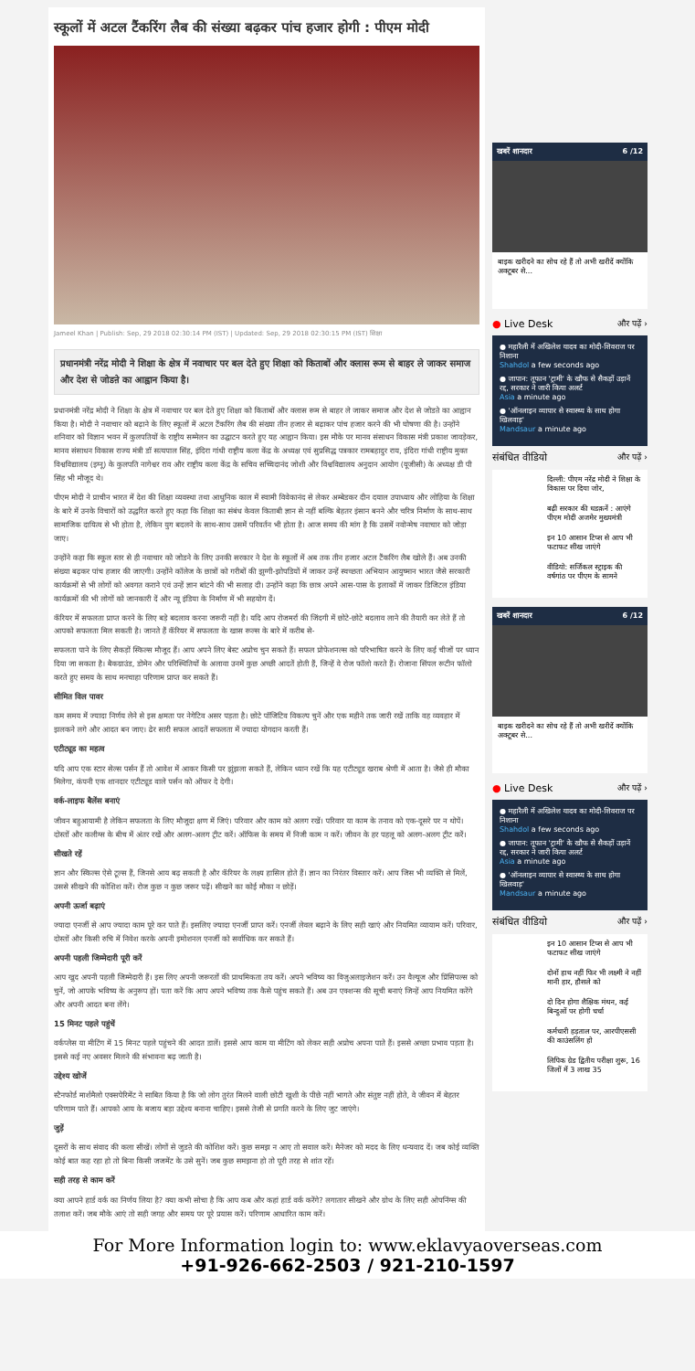स्कूलों में अटल टैंकरिंग लैब की संख्या बढ़कर पांच हजार होगी : पीएम मोदी
Jameel Khan | Publish: Sep, 29 2018 02:30:14 PM (IST) | Updated: Sep, 29 2018 02:30:15 PM (IST) शिक्षा
प्रधानमंत्री नरेंद्र मोदी ने शिक्षा के क्षेत्र में नवाचार पर बल देते हुए शिक्षा को किताबों और क्लास रूम से बाहर ले जाकर समाज और देश से जोडऩे का आह्वान किया है।
प्रधानमंत्री नरेंद्र मोदी ने शिक्षा के क्षेत्र में नवाचार पर बल देते हुए शिक्षा को किताबों और क्लास रूम से बाहर ले जाकर समाज और देश से जोडऩे का आह्वान किया है। मोदी ने नवाचार को बढ़ाने के लिए स्कूलों में अटल टैंकरिंग लैब की संख्या तीन हजार से बढ़ाकर पांच हजार करने की भी घोषणा की है। उन्होंने शनिवार को विज्ञान भवन में कुलपतियों के राष्ट्रीय सम्मेलन का उद्घाटन करते हुए यह आह्वान किया। इस मौके पर मानव संसाधन विकास मंत्री प्रकाश जावड़ेकर, मानव संसाधन विकास राज्य मंत्री डॉ सत्यपाल सिंह, इंदिरा गांधी राष्ट्रीय कला केंद्र के अध्यक्ष एवं सुप्रसिद्ध पत्रकार रामबहादुर राय, इंदिरा गांधी राष्ट्रीय मुक्त विश्वविद्यालय (इग्नू) के कुलपति नागेश्वर राव और राष्ट्रीय कला केंद्र के सचिव सच्चिदानंद जोशी और विश्वविद्यालय अनुदान आयोग (यूजीसी) के अध्यक्ष डी पी सिंह भी मौजूद थे।
पीएम मोदी ने प्राचीन भारत में देश की शिक्षा व्यवस्था तथा आधुनिक काल में स्वामी विवेकानंद से लेकर अम्बेडकर दीन दयाल उपाध्याय और लोहिया के शिक्षा के बारे में उनके विचारों को उद्धरित करते हुए कहा कि शिक्षा का संबंध केवल किताबी ज्ञान से नहीं बल्कि बेहतर इंसान बनने और चरित्र निर्माण के साथ-साथ सामाजिक दायित्व से भी होता है, लेकिन युग बदलने के साथ-साथ उसमें परिवर्तन भी होता है। आज समय की मांग है कि उसमें नवोन्मेष नवाचार को जोड़ा जाए।
उन्होंने कहा कि स्कूल स्तर से ही नवाचार को जोडने के लिए उनकी सरकार ने देश के स्कूलों में अब तक तीन हजार अटल टैंकरिंग लैब खोले हैं। अब उनकी संख्या बढ़कर पांच हजार की जाएगी। उन्होंने कॉलेज के छात्रों को गरीबों की झुग्गी-झोपडियों में जाकर उन्हें स्वच्छता अभियान आयुष्मान भारत जैसे सरकारी कार्यक्रमों से भी लोगों को अवगत कराने एवं उन्हें ज्ञान बांटने की भी सलाह दी। उन्होंने कहा कि छात्र अपने आस-पास के इलाकों में जाकर डिजिटल इंडिया कार्यक्रमों की भी लोगों को जानकारी दें और न्यू इंडिया के निर्माण में भी सहयोग दें।
कॅरियर में सफलता प्राप्त करने के लिए बड़े बदलाव करना जरूरी नहीं है। यदि आप रोजमर्रा की जिंदगी में छोटे-छोटे बदलाव लाने की तैयारी कर लेते हैं तो आपको सफलता मिल सकती है। जानते हैं कॅरियर में सफलता के खास रूल्स के बारे में करीब से-
सफलता पाने के लिए सैकड़ों स्किल्स मौजूद हैं। आप अपने लिए बेस्ट अप्रोच चुन सकते हैं। सफल प्रोफेशनल्स को परिभाषित करने के लिए कई चीजों पर ध्यान दिया जा सकता है। बैकग्राउंड, डोमेन और परिस्थितियों के अलावा उनमें कुछ अच्छी आदतें होती हैं, जिन्हें वे रोज फॉलो करते हैं। रोजाना सिंपल रूटीन फॉलो करते हुए समय के साथ मनचाहा परिणाम प्राप्त कर सकते हैं।
सीमित विल पावर
कम समय में ज्यादा निर्णय लेने से इस क्षमता पर नेगेटिव असर पड़ता है। छोटे पॉजिटिव विकल्प चुनें और एक महीने तक जारी रखें ताकि वह व्यवहार में झलकने लगे और आदत बन जाए। ढेर सारी सफल आदतें सफलता में ज्यादा योगदान करती हैं।
एटीट्यूड का महत्व
यदि आप एक स्टार सेल्स पर्सन हैं तो आवेश में आकर किसी पर झुंझला सकते हैं, लेकिन ध्यान रखें कि यह एटीट्यूड खराब श्रेणी में आता है। जैसे ही मौका मिलेगा, कंपनी एक शानदार एटीट्यूड वाले पर्सन को ऑफर दे देगी।
वर्क-लाइफ बैलेंस बनाएं
जीवन बहुआयामी है लेकिन सफलता के लिए मौजूदा क्षण में जिएं। परिवार और काम को अलग रखें। परिवार या काम के तनाव को एक-दूसरे पर न थोपें। दोस्तों और कलीग्स के बीच में अंतर रखें और अलग-अलग ट्रीट करें। ऑफिस के समय में निजी काम न करें। जीवन के हर पहलू को अलग-अलग ट्रीट करें।
सीखते रहें
ज्ञान और स्किल्स ऐसे टूल्स हैं, जिनसे आय बढ़ सकती है और कॅरियर के लक्ष्य हासिल होते हैं। ज्ञान का निरंतर विस्तार करें। आप जिस भी व्यक्ति से मिलें, उससे सीखने की कोशिश करें। रोज कुछ न कुछ जरूर पढ़ें। सीखने का कोई मौका न छोड़ें।
अपनी ऊर्जा बढ़ाएं
ज्यादा एनर्जी से आप ज्यादा काम पूरे कर पाते हैं। इसलिए ज्यादा एनर्जी प्राप्त करें। एनर्जी लेवल बढ़ाने के लिए सही खाएं और नियमित व्यायाम करें। परिवार, दोस्तों और किसी रुचि में निवेश करके अपनी इमोशनल एनर्जी को सर्वाधिक कर सकते हैं।
अपनी पहली जिम्मेदारी पूरी करें
आप खुद अपनी पहली जिम्मेदारी हैं। इस लिए अपनी जरूरतों की प्राथमिकता तय करें। अपने भविष्य का विजुअलाइजेशन करें। उन वैल्यूज और प्रिंसिपल्स को चुनें, जो आपके भविष्य के अनुरूप हों। पता करें कि आप अपने भविष्य तक कैसे पहुंच सकते हैं। अब उन एक्शन्स की सूची बनाएं जिन्हें आप नियमित करेंगे और अपनी आदत बना लेंगे।
15 मिनट पहले पहुंचें
वर्कप्लेस या मीटिंग में 15 मिनट पहले पहुंचने की आदत डालें। इससे आप काम या मीटिंग को लेकर सही अप्रोच अपना पाते हैं। इससे अच्छा प्रभाव पड़ता है। इससे कई नए अवसर मिलने की संभावना बढ़ जाती है।
उद्देश्य खोजें
स्टैनफोर्ड मार्शमैलो एक्सपेरिमेंट ने साबित किया है कि जो लोग तुरंत मिलने वाली छोटी खुशी के पीछे नहीं भागते और संतुष्ट नहीं होते, वे जीवन में बेहतर परिणाम पाते हैं। आपको आय के बजाय बड़ा उद्देश्य बनाना चाहिए। इससे तेजी से प्रगति करने के लिए जुट जाएंगे।
जुड़ें
दूसरों के साथ संवाद की कला सीखें। लोगों से जुडऩे की कोशिश करें। कुछ समझ न आए तो सवाल करें। मैनेजर को मदद के लिए धन्यवाद दें। जब कोई व्यक्ति कोई बात कह रहा हो तो बिना किसी जजमेंट के उसे सुनें। जब कुछ समझना हो तो पूरी तरह से शांत रहें।
सही तरह से काम करें
क्या आपने हार्ड वर्क का निर्णय लिया है? क्या कभी सोचा है कि आप कब और कहां हार्ड वर्क करेंगे? लगातार सीखने और ग्रोथ के लिए सही ओपनिंग्स की तलाश करें। जब मौके आएं तो सही जगह और समय पर पूरे प्रयास करें। परिणाम आधारित काम करें।
खबरें शानदार 6 /12
बाइक खरीदने का सोच रहे हैं तो अभी खरीदें क्योंकि अक्टूबर से...
● Live Desk और पढ़ें ›
● महारैली में अखिलेश यादव का मोदी-शिवराज पर निशाना
Shahdol a few seconds ago
● जापान: तूफान 'ट्रामी' के खौफ से सैकड़ों उड़ानें रद्द, सरकार ने जारी किया अलर्ट
Asia a minute ago
● 'ऑनलाइन व्यापार से स्वास्थ्य के साथ होगा खिलवाड़'
Mandsaur a minute ago
संबंधित वीडियो और पढ़ें ›
दिल्ली: पीएम नरेंद्र मोदी ने शिक्षा के विकास पर दिया जोर,
बढ़ी सरकार की धडक़नें : आएंगे पीएम मोदी अजमेर मुख्यमंत्री
इन 10 आसान टिप्स से आप भी फटाफट सीख जाएंगे
वीडियो: सर्जिकल स्ट्राइक की वर्षगांठ पर पीएम के सामने
खबरें शानदार 6 /12
बाइक खरीदने का सोच रहे हैं तो अभी खरीदें क्योंकि अक्टूबर से...
● Live Desk और पढ़ें ›
● महारैली में अखिलेश यादव का मोदी-शिवराज पर निशाना
Shahdol a few seconds ago
● जापान: तूफान 'ट्रामी' के खौफ से सैकड़ों उड़ानें रद्द, सरकार ने जारी किया अलर्ट
Asia a minute ago
● 'ऑनलाइन व्यापार से स्वास्थ्य के साथ होगा खिलवाड़'
Mandsaur a minute ago
संबंधित वीडियो और पढ़ें ›
इन 10 आसान टिप्स से आप भी फटाफट सीख जाएंगे
दोनों हाथ नहीं फिर भी लक्ष्मी ने नहीं मानी हार, हौसले को
दो दिन होगा शैक्षिक मंथन, कई बिन्दुओं पर होगी चर्चा
कर्मचारी हड़ताल पर, आरपीएससी की काउंसलिंग हो
लिपिक ग्रेड द्वितीय परीक्षा शुरू, 16 जिलों में 3 लाख 35
For More Information login to: www.eklavyaoverseas.com
+91-926-662-2503 / 921-210-1597